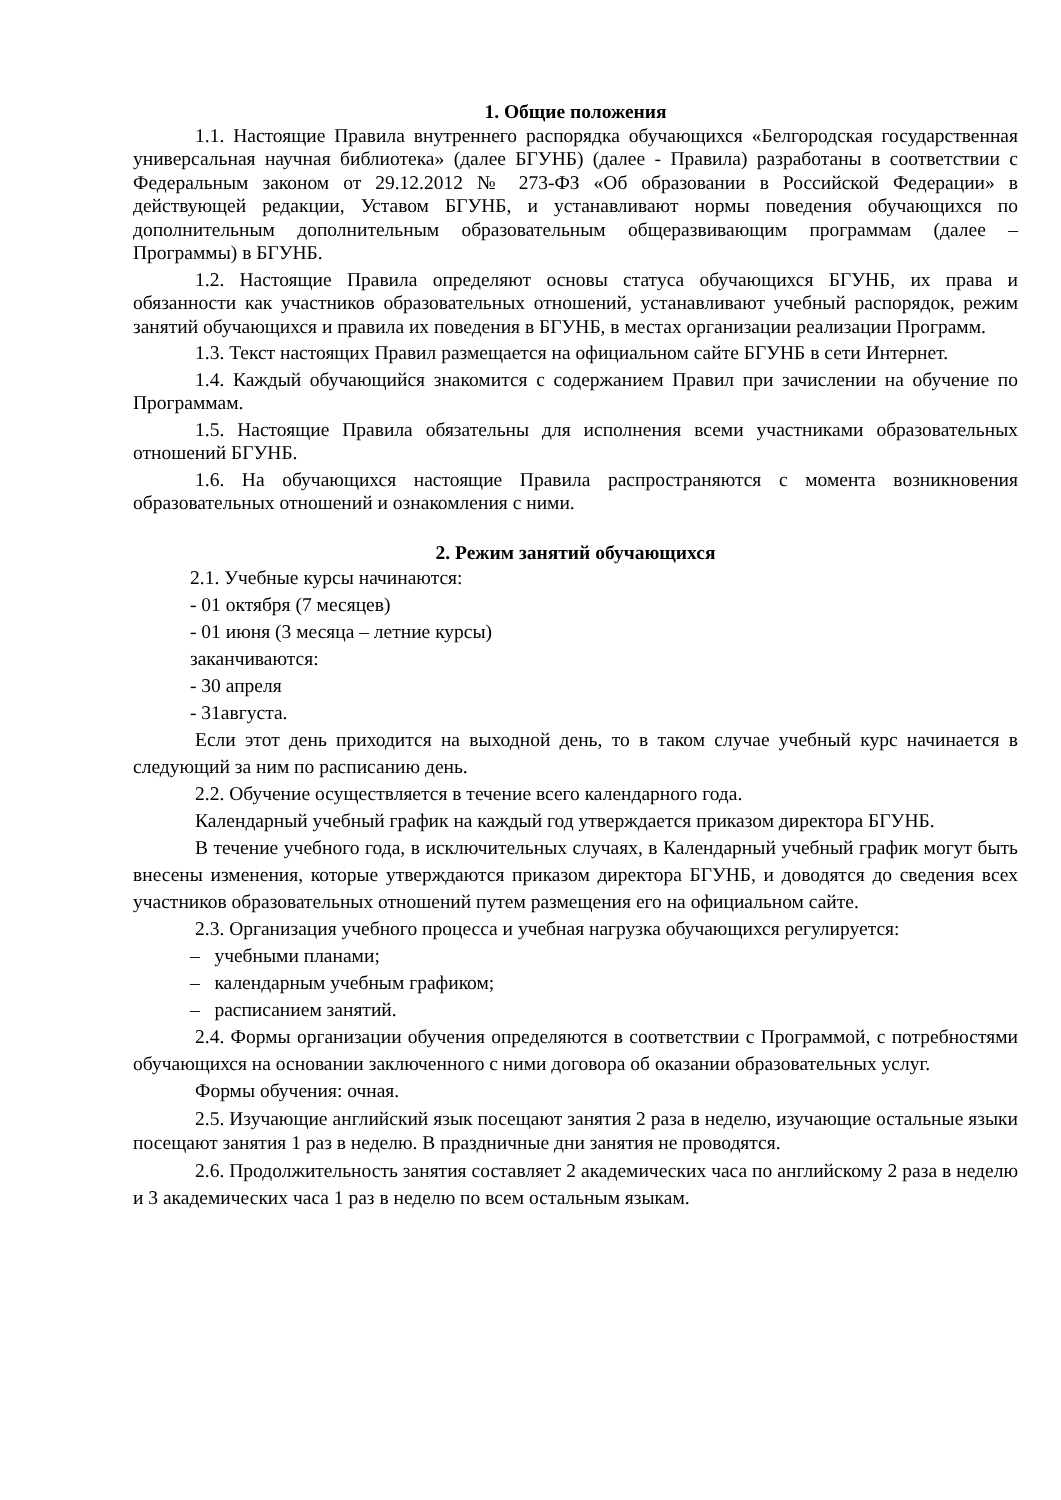1. Общие положения
1.1. Настоящие Правила внутреннего распорядка обучающихся «Белгородская государственная универсальная научная библиотека» (далее БГУНБ) (далее - Правила) разработаны в соответствии с Федеральным законом от 29.12.2012 № 273-ФЗ «Об образовании в Российской Федерации» в действующей редакции, Уставом БГУНБ, и устанавливают нормы поведения обучающихся по дополнительным дополнительным образовательным общеразвивающим программам (далее – Программы) в БГУНБ.
1.2. Настоящие Правила определяют основы статуса обучающихся БГУНБ, их права и обязанности как участников образовательных отношений, устанавливают учебный распорядок, режим занятий обучающихся и правила их поведения в БГУНБ, в местах организации реализации Программ.
1.3. Текст настоящих Правил размещается на официальном сайте БГУНБ в сети Интернет.
1.4. Каждый обучающийся знакомится с содержанием Правил при зачислении на обучение по Программам.
1.5. Настоящие Правила обязательны для исполнения всеми участниками образовательных отношений БГУНБ.
1.6. На обучающихся настоящие Правила распространяются с момента возникновения образовательных отношений и ознакомления с ними.
2. Режим занятий обучающихся
2.1. Учебные курсы начинаются:
- 01 октября (7 месяцев)
- 01 июня (3 месяца – летние курсы)
заканчиваются:
- 30 апреля
- 31августа.
Если этот день приходится на выходной день, то в таком случае учебный курс начинается в следующий за ним по расписанию день.
2.2. Обучение осуществляется в течение всего календарного года.
Календарный учебный график на каждый год утверждается приказом директора БГУНБ.
В течение учебного года, в исключительных случаях, в Календарный учебный график могут быть внесены изменения, которые утверждаются приказом директора БГУНБ, и доводятся до сведения всех участников образовательных отношений путем размещения его на официальном сайте.
2.3. Организация учебного процесса и учебная нагрузка обучающихся регулируется:
– учебными планами;
– календарным учебным графиком;
– расписанием занятий.
2.4. Формы организации обучения определяются в соответствии с Программой, с потребностями обучающихся на основании заключенного с ними договора об оказании образовательных услуг.
Формы обучения: очная.
2.5. Изучающие английский язык посещают занятия 2 раза в неделю, изучающие остальные языки посещают занятия 1 раз в неделю. В праздничные дни занятия не проводятся.
2.6. Продолжительность занятия составляет 2 академических часа по английскому 2 раза в неделю и 3 академических часа 1 раз в неделю по всем остальным языкам.